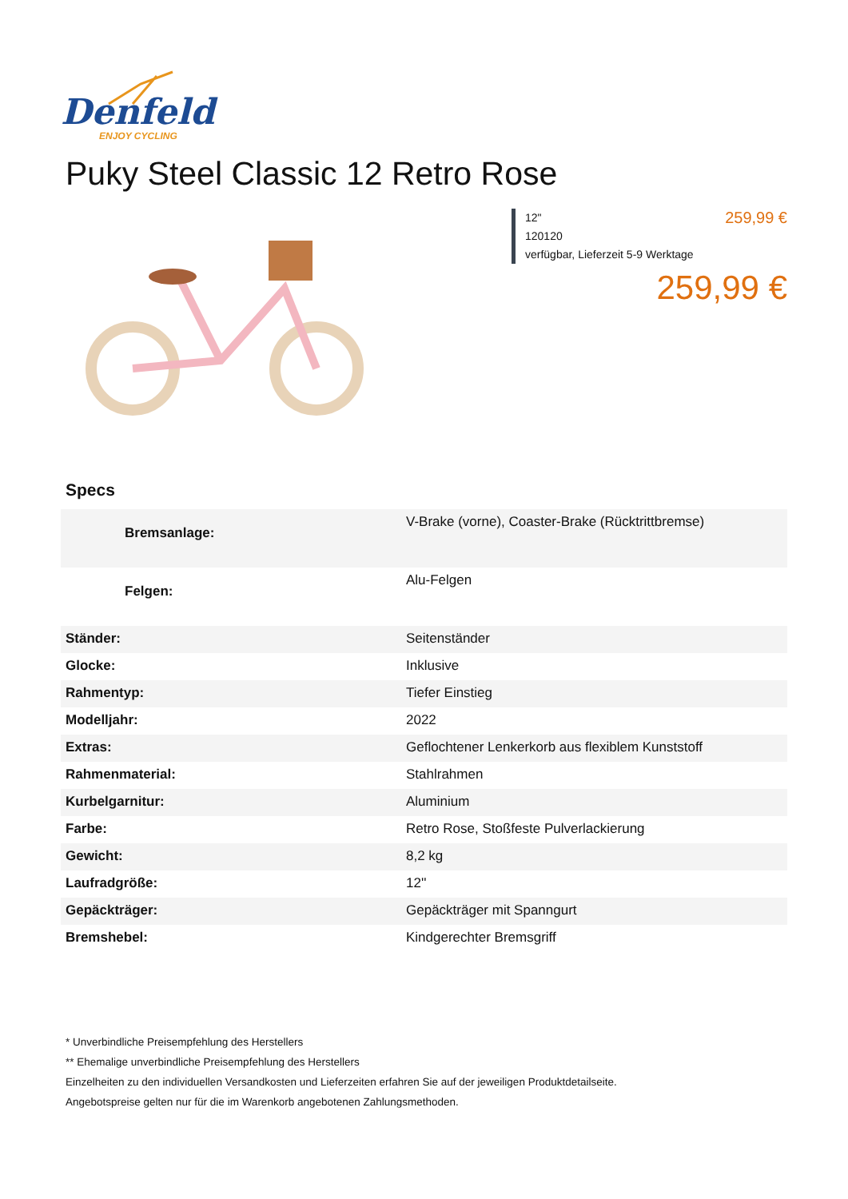Denfeld
ENJOY CYCLING
Puky Steel Classic 12 Retro Rose
259,99 € 12"
120120
verfügbar, Lieferzeit 5-9 Werktage
259,99 €
Specs
| Bremsanlage: | V-Brake (vorne), Coaster-Brake (Rücktrittbremse) |
| Felgen: | Alu-Felgen |
| Ständer: | Seitenständer |
| Glocke: | Inklusive |
| Rahmentyp: | Tiefer Einstieg |
| Modelljahr: | 2022 |
| Extras: | Geflochtener Lenkerkorb aus flexiblem Kunststoff |
| Rahmenmaterial: | Stahlrahmen |
| Kurbelgarnitur: | Aluminium |
| Farbe: | Retro Rose, Stoßfeste Pulverlackierung |
| Gewicht: | 8,2 kg |
| Laufradgröße: | 12'' |
| Gepäckträger: | Gepäckträger mit Spanngurt |
| Bremshebel: | Kindgerechter Bremsgriff |
* Unverbindliche Preisempfehlung des Herstellers
** Ehemalige unverbindliche Preisempfehlung des Herstellers
Einzelheiten zu den individuellen Versandkosten und Lieferzeiten erfahren Sie auf der jeweiligen Produktdetailseite.
Angebotspreise gelten nur für die im Warenkorb angebotenen Zahlungsmethoden.